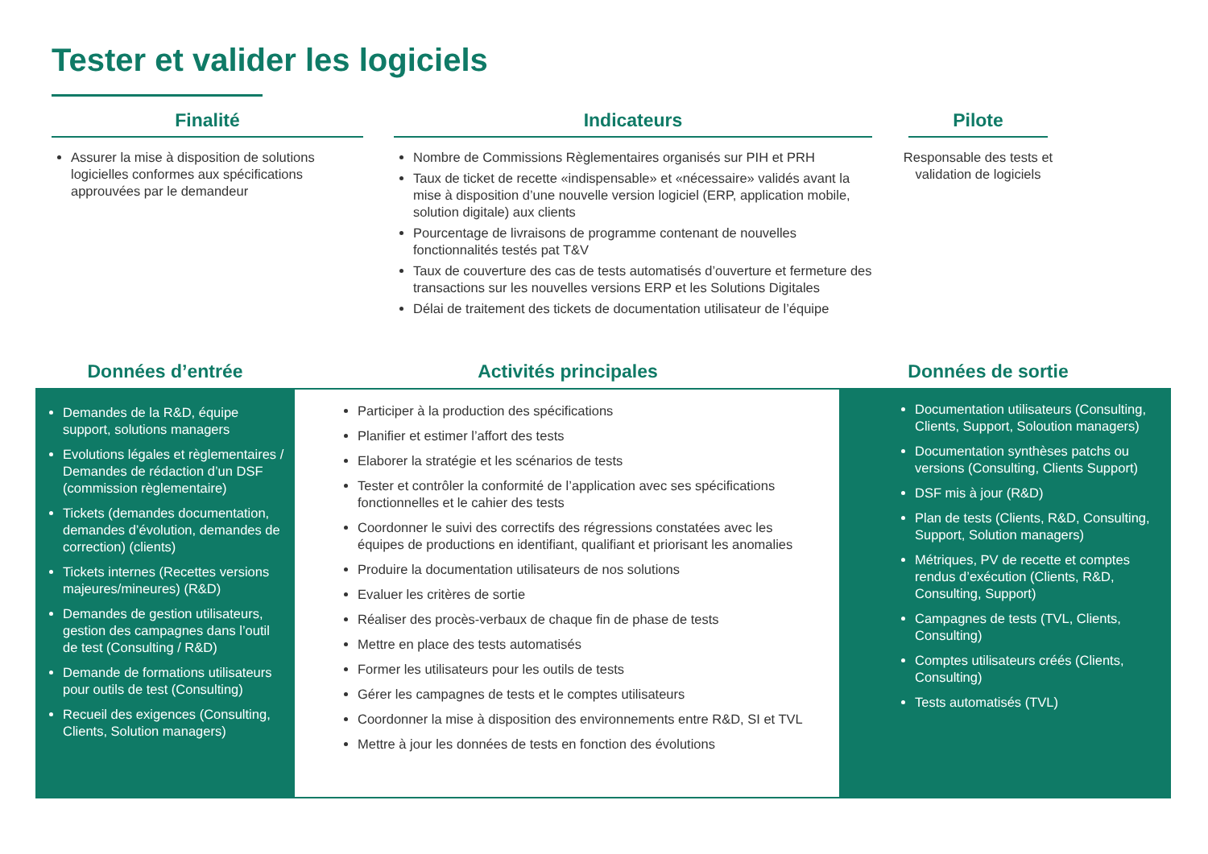Tester et valider les logiciels
Finalité
Assurer la mise à disposition de solutions logicielles conformes aux spécifications approuvées par le demandeur
Indicateurs
Nombre de Commissions Règlementaires organisés sur PIH et PRH
Taux de ticket de recette «indispensable» et «nécessaire» validés avant la mise à disposition d’une nouvelle version logiciel (ERP, application mobile, solution digitale) aux clients
Pourcentage de livraisons de programme contenant de nouvelles fonctionnalités testés pat T&V
Taux de couverture des cas de tests automatisés d’ouverture et fermeture des transactions sur les nouvelles versions ERP et les Solutions Digitales
Délai de traitement des tickets de documentation utilisateur de l’équipe
Pilote
Responsable des tests et validation de logiciels
Données d’entrée Activités principales Données de sortie
Demandes de la R&D, équipe support, solutions managers
Evolutions légales et règlementaires / Demandes de rédaction d’un DSF (commission règlementaire)
Tickets (demandes documentation, demandes d’évolution, demandes de correction) (clients)
Tickets internes (Recettes versions majeures/mineures) (R&D)
Demandes de gestion utilisateurs, gestion des campagnes dans l’outil de test (Consulting / R&D)
Demande de formations utilisateurs pour outils de test (Consulting)
Recueil des exigences (Consulting, Clients, Solution managers)
Participer à la production des spécifications
Planifier et estimer l’affort des tests
Elaborer la stratégie et les scénarios de tests
Tester et contrôler la conformité de l’application avec ses spécifications fonctionnelles et le cahier des tests
Coordonner le suivi des correctifs des régressions constatées avec les équipes de productions en identifiant, qualifiant et priorisant les anomalies
Produire la documentation utilisateurs de nos solutions
Evaluer les critères de sortie
Réaliser des procès-verbaux de chaque fin de phase de tests
Mettre en place des tests automatisés
Former les utilisateurs pour les outils de tests
Gérer les campagnes de tests et le comptes utilisateurs
Coordonner la mise à disposition des environnements entre R&D, SI et TVL
Mettre à jour les données de tests en fonction des évolutions
Documentation utilisateurs (Consulting, Clients, Support, Soloution managers)
Documentation synthèses patchs ou versions (Consulting, Clients Support)
DSF mis à jour (R&D)
Plan de tests (Clients, R&D, Consulting, Support, Solution managers)
Métriques, PV de recette et comptes rendus d’exécution (Clients, R&D, Consulting, Support)
Campagnes de tests (TVL, Clients, Consulting)
Comptes utilisateurs créés (Clients, Consulting)
Tests automatisés (TVL)